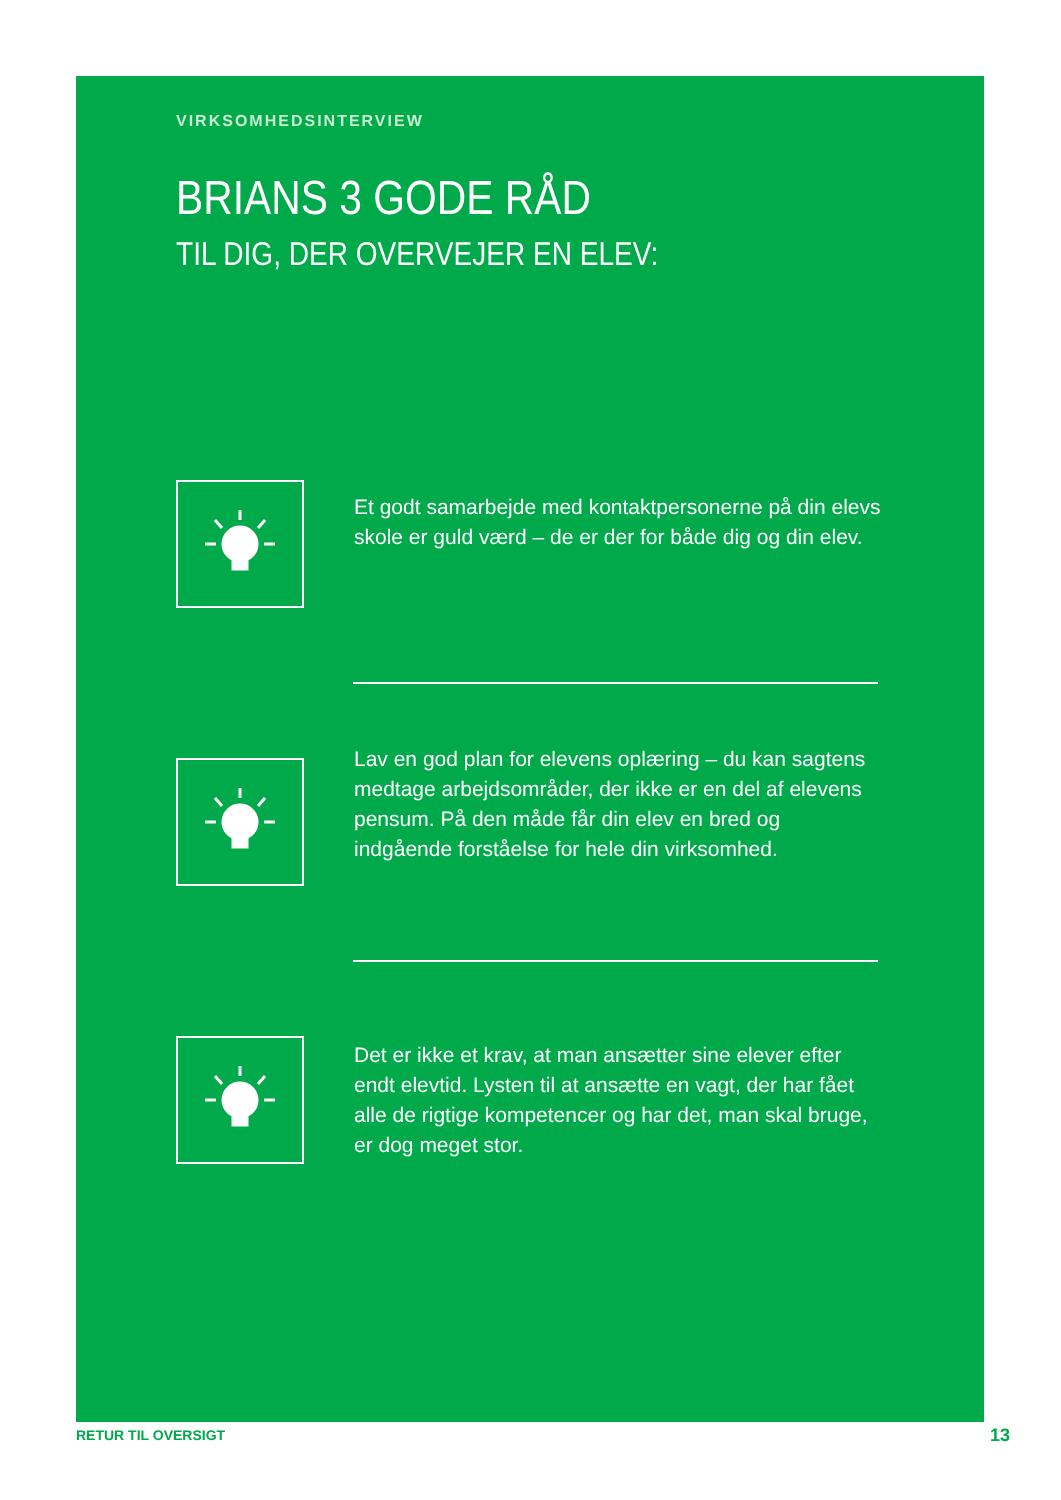VIRKSOMHEDSINTERVIEW
BRIANS 3 GODE RÅD
TIL DIG, DER OVERVEJER EN ELEV:
Et godt samarbejde med kontaktpersonerne på din elevs skole er guld værd – de er der for både dig og din elev.
Lav en god plan for elevens oplæring – du kan sagtens medtage arbejdsområder, der ikke er en del af elevens pensum. På den måde får din elev en bred og indgående forståelse for hele din virksomhed.
Det er ikke et krav, at man ansætter sine elever efter endt elevtid. Lysten til at ansætte en vagt, der har fået alle de rigtige kompetencer og har det, man skal bruge, er dog meget stor.
RETUR TIL OVERSIGT 13